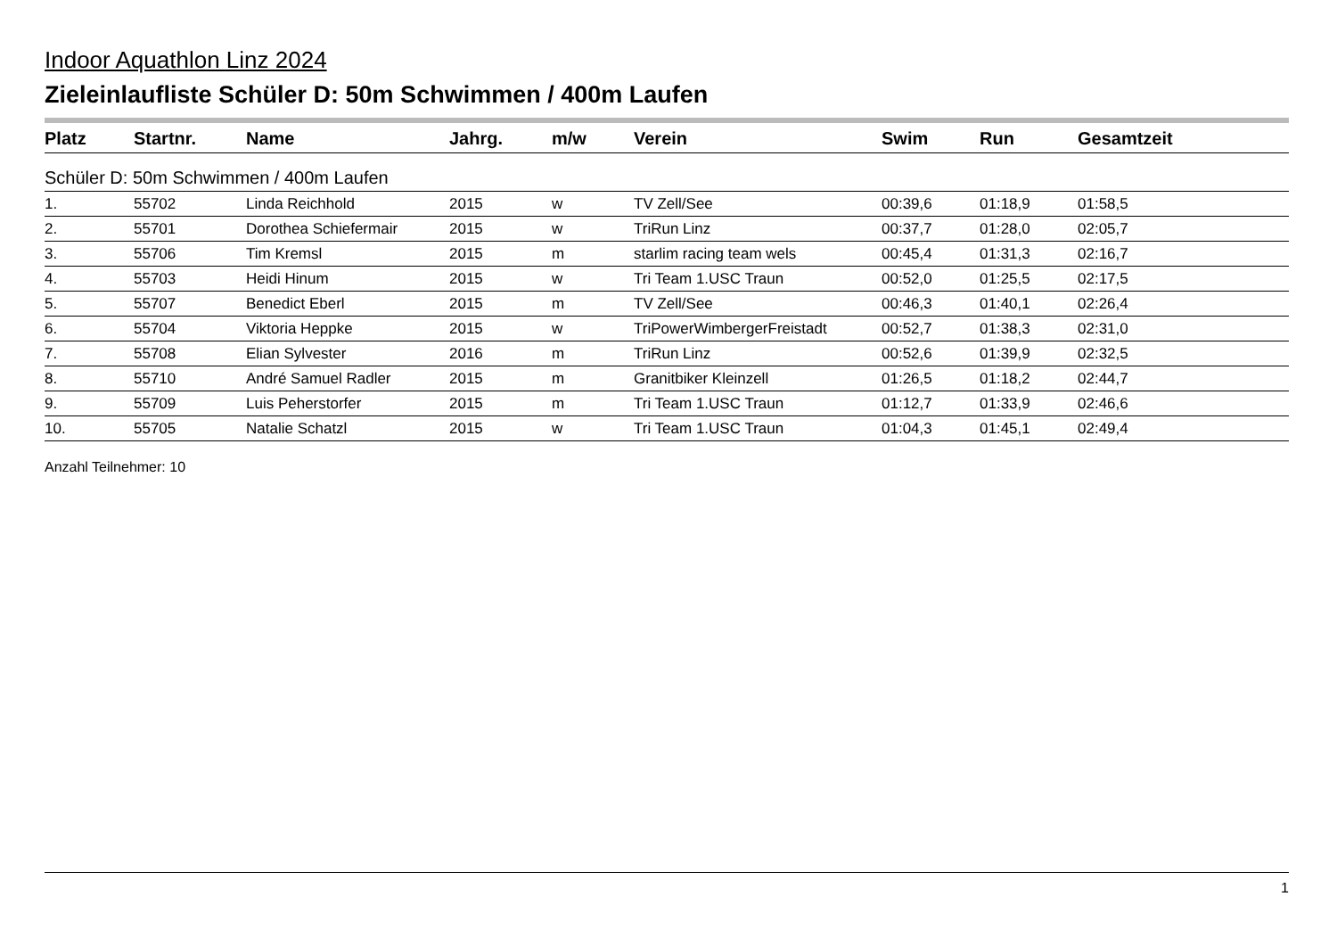Indoor Aquathlon Linz 2024
Zieleinlaufliste Schüler D: 50m Schwimmen / 400m Laufen
| Platz | Startnr. | Name | Jahrg. | m/w | Verein | Swim | Run | Gesamtzeit |
| --- | --- | --- | --- | --- | --- | --- | --- | --- |
| Schüler D: 50m Schwimmen / 400m Laufen | | | | | | | | |
| 1. | 55702 | Linda Reichhold | 2015 | w | TV Zell/See | 00:39,6 | 01:18,9 | 01:58,5 |
| 2. | 55701 | Dorothea Schiefermair | 2015 | w | TriRun Linz | 00:37,7 | 01:28,0 | 02:05,7 |
| 3. | 55706 | Tim Kremsl | 2015 | m | starlim racing team wels | 00:45,4 | 01:31,3 | 02:16,7 |
| 4. | 55703 | Heidi Hinum | 2015 | w | Tri Team 1.USC Traun | 00:52,0 | 01:25,5 | 02:17,5 |
| 5. | 55707 | Benedict Eberl | 2015 | m | TV Zell/See | 00:46,3 | 01:40,1 | 02:26,4 |
| 6. | 55704 | Viktoria Heppke | 2015 | w | TriPowerWimbergerFreistadt | 00:52,7 | 01:38,3 | 02:31,0 |
| 7. | 55708 | Elian Sylvester | 2016 | m | TriRun Linz | 00:52,6 | 01:39,9 | 02:32,5 |
| 8. | 55710 | André Samuel Radler | 2015 | m | Granitbiker Kleinzell | 01:26,5 | 01:18,2 | 02:44,7 |
| 9. | 55709 | Luis Peherstorfer | 2015 | m | Tri Team 1.USC Traun | 01:12,7 | 01:33,9 | 02:46,6 |
| 10. | 55705 | Natalie Schatzl | 2015 | w | Tri Team 1.USC Traun | 01:04,3 | 01:45,1 | 02:49,4 |
Anzahl Teilnehmer: 10
1